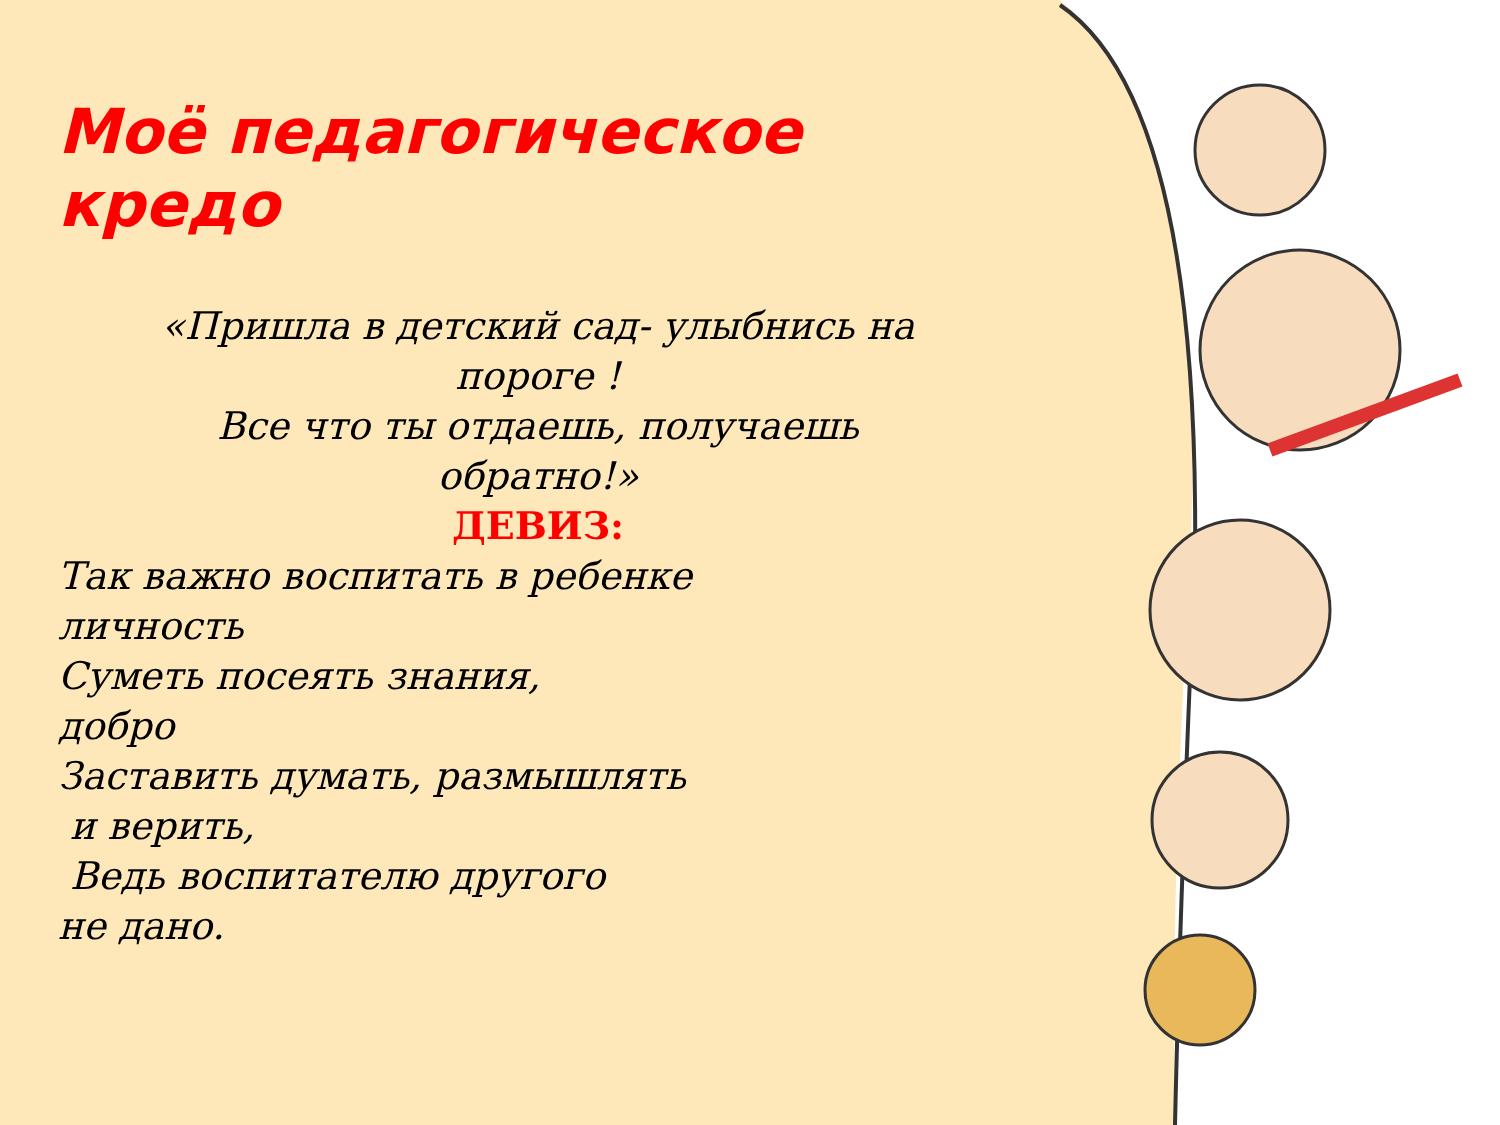Моё педагогическое кредо
«Пришла в детский сад- улыбнись на
пороге !
Все что ты отдаешь, получаешь
обратно!»
ДЕВИЗ:
Так важно воспитать в ребенке
личность
Суметь посеять знания,
добро
Заставить думать, размышлять
и верить,
Ведь воспитателю другого
не дано.